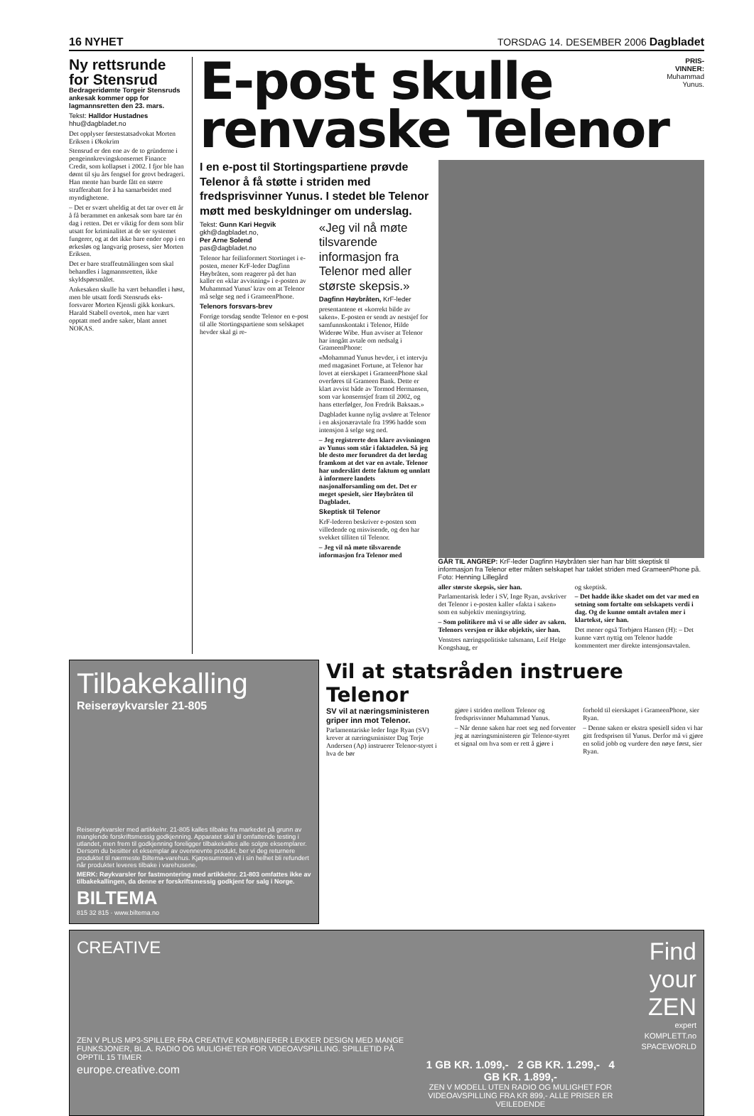16 NYHET TORSDAG 14. DESEMBER 2006 Dagbladet
Ny rettsrunde for Stensrud
Bedrageridømte Torgeir Stensruds ankesak kommer opp for lagmannsretten den 23. mars.
Tekst: Halldor Hustadnes
hhu@dagbladet.no
Det opplyser førstestatsadvokat Morten Eriksen i Økokrim
Stensrud er den ene av de to gründerne i pengeinnkrevingskonsernet Finance Credit, som kollapset i 2002. I fjor ble han dømt til sju års fengsel for grovt bedrageri. Han mente han burde fått en større strafferabatt for å ha samarbeidet med myndighetene.
– Det er svært uheldig at det tar over ett år å få berammet en ankesak som bare tar én dag i retten. Det er viktig for dem som blir utsatt for kriminalitet at de ser systemet fungerer, og at det ikke bare ender opp i en ørkesløs og langvarig prosess, sier Morten Eriksen.
Det er bare straffeutmålingen som skal behandles i lagmannsretten, ikke skyldspørsmålet.
Ankesaken skulle ha vært behandlet i høst, men ble utsatt fordi Stensruds eks-forsvarer Morten Kjensli gikk konkurs. Harald Stabell overtok, men har vært opptatt med andre saker, blant annet NOKAS.
E-post skulle
PRIS-
VINNER:
Muhammad
Yunus.
renvaske Telenor
I en e-post til Stortingspartiene prøvde Telenor å få støtte i striden med fredsprisvinner Yunus. I stedet ble Telenor møtt med beskyldninger om underslag.
Tekst: Gunn Kari Hegvik
gkh@dagbladet.no,
Per Arne Solend
pas@dagbladet.no
Telenor har feilinformert Stortinget i e-posten, mener KrF-leder Dagfinn Høybråten, som reagerer på det han kaller en «klar avvisning» i e-posten av Muhammad Yunus' krav om at Telenor må selge seg ned i GrameenPhone.
Telenors forsvars-brev
Forrige torsdag sendte Telenor en e-post til alle Stortingspartiene som selskapet hevder skal gi re-
«Jeg vil nå møte tilsvarende informasjon fra Telenor med aller største skepsis.»
Dagfinn Høybråten, KrF-leder
presentantene et «korrekt bilde av saken». E-posten er sendt av nestsjef for samfunnskontakt i Telenor, Hilde Widerøe Wibe. Hun avviser at Telenor har inngått avtale om nedsalg i GrameenPhone:
«Mohammad Yunus hevder, i et intervju med magasinet Fortune, at Telenor har lovet at eierskapet i GrameenPhone skal overføres til Grameen Bank. Dette er klart avvist både av Tormod Hermansen, som var konsernsjef fram til 2002, og hans etterfølger, Jon Fredrik Baksaas.»
Dagbladet kunne nylig avsløre at Telenor i en aksjonæravtale fra 1996 hadde som intensjon å selge seg ned.
– Jeg registrerte den klare avvisningen av Yunus som står i faktadelen. Så jeg ble desto mer forundret da det lørdag framkom at det var en avtale. Telenor har underslått dette faktum og unnlatt å informere landets nasjonalforsamling om det. Det er meget spesielt, sier Høybråten til Dagbladet.
Skeptisk til Telenor
KrF-lederen beskriver e-posten som villedende og misvisende, og den har svekket tilliten til Telenor.
– Jeg vil nå møte tilsvarende informasjon fra Telenor med
GÅR TIL ANGREP: KrF-leder Dagfinn Høybråten sier han har blitt skeptisk til informasjon fra Telenor etter måten selskapet har taklet striden med GrameenPhone på. Foto: Henning Lillegård
aller største skepsis, sier han.
Parlamentarisk leder i SV, Inge Ryan, avskriver det Telenor i e-posten kaller «fakta i saken» som en subjektiv meningsytring.
– Som politikere må vi se alle sider av saken. Telenors versjon er ikke objektiv, sier han.
Venstres næringspolitiske talsmann, Leif Helge Kongshaug, er
og skeptisk.
– Det hadde ikke skadet om det var med en setning som fortalte om selskapets verdi i dag. Og de kunne omtalt avtalen mer i klartekst, sier han.
Det mener også Torbjørn Hansen (H): – Det kunne vært nyttig om Telenor hadde kommentert mer direkte intensjonsavtalen.
Tilbakekalling
Reiserøykvarsler 21-805
Reiserøykvarsler med artikkelnr. 21-805 kalles tilbake fra markedet på grunn av manglende forskriftsmessig godkjenning. Apparatet skal til omfattende testing i utlandet, men frem til godkjenning foreligger tilbakekalles alle solgte eksemplarer. Dersom du besitter et eksemplar av ovennevnte produkt, ber vi deg returnere produktet til nærmeste Biltema-varehus. Kjøpesummen vil i sin helhet bli refundert når produktet leveres tilbake i varehusene.
MERK: Røykvarsler for fastmontering med artikkelnr. 21-803 omfattes ikke av tilbakekallingen, da denne er forskriftsmessig godkjent for salg i Norge.
BILTEMA
815 32 815 · www.biltema.no
Vil at statsråden instruere Telenor
SV vil at næringsministeren griper inn mot Telenor.
Parlamentariske leder Inge Ryan (SV) krever at næringsminister Dag Terje Andersen (Ap) instruerer Telenor-styret i hva de bør
gjøre i striden mellom Telenor og fredsprisvinner Muhammad Yunus.
– Når denne saken har roet seg ned forventer jeg at næringsministeren gir Telenor-styret et signal om hva som er rett å gjøre i
forhold til eierskapet i GrameenPhone, sier Ryan.
– Denne saken er ekstra spesiell siden vi har gitt fredsprisen til Yunus. Derfor må vi gjøre en solid jobb og vurdere den nøye først, sier Ryan.
CREATIVE
ZEN V PLUS MP3-SPILLER FRA CREATIVE KOMBINERER LEKKER DESIGN MED MANGE FUNKSJONER, BL.A. RADIO OG MULIGHETER FOR VIDEOAVSPILLING. SPILLETID PÅ OPPTIL 15 TIMER
europe.creative.com
1 GB KR. 1.099,- 2 GB KR. 1.299,- 4 GB KR. 1.899,-
ZEN V MODELL UTEN RADIO OG MULIGHET FOR VIDEOAVSPILLING FRA KR 899,- ALLE PRISER ER VEILEDENDE
Find your ZEN
expert
KOMPLETT.no
SPACEWORLD